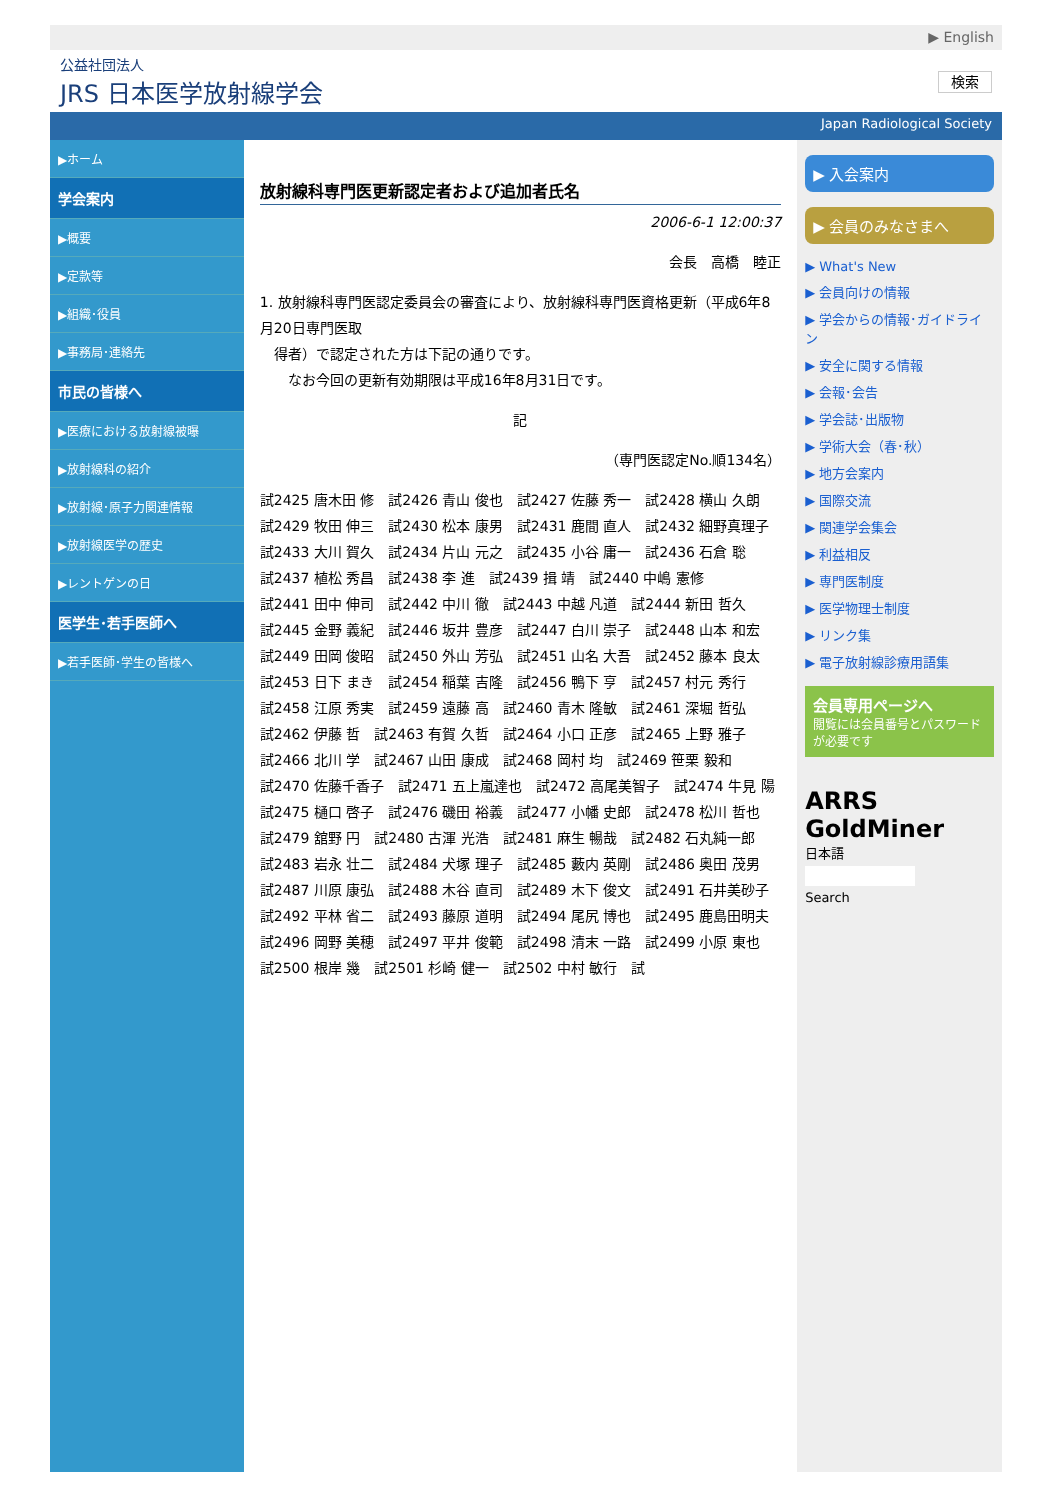▶ English
公益社団法人
JRS 日本医学放射線学会
検索
Japan Radiological Society
▶ホーム
学会案内
▶概要
▶定款等
▶組織･役員
▶事務局･連絡先
市民の皆様へ
▶医療における放射線被曝
▶放射線科の紹介
▶放射線･原子力関連情報
▶放射線医学の歴史
▶レントゲンの日
医学生･若手医師へ
▶若手医師･学生の皆様へ
放射線科専門医更新認定者および追加者氏名
2006-6-1 12:00:37
会長　高橋　睦正
1. 放射線科専門医認定委員会の審査により、放射線科専門医資格更新（平成6年8月20日専門医取
　得者）で認定された方は下記の通りです。
　　なお今回の更新有効期限は平成16年8月31日です。
記
（専門医認定No.順134名）
試2425 唐木田 修　試2426 青山 俊也　試2427 佐藤 秀一　試2428 横山 久朗
試2429 牧田 伸三　試2430 松本 康男　試2431 鹿間 直人　試2432 細野真理子
試2433 大川 賀久　試2434 片山 元之　試2435 小谷 庸一　試2436 石倉 聡
試2437 植松 秀昌　試2438 李 進　試2439 揖 靖　試2440 中嶋 憲修
試2441 田中 伸司　試2442 中川 徹　試2443 中越 凡道　試2444 新田 哲久
試2445 金野 義紀　試2446 坂井 豊彦　試2447 白川 崇子　試2448 山本 和宏
試2449 田岡 俊昭　試2450 外山 芳弘　試2451 山名 大吾　試2452 藤本 良太
試2453 日下 まき　試2454 稲葉 吉隆　試2456 鴨下 亨　試2457 村元 秀行
試2458 江原 秀実　試2459 遠藤 高　試2460 青木 隆敏　試2461 深堀 哲弘
試2462 伊藤 哲　試2463 有賀 久哲　試2464 小口 正彦　試2465 上野 雅子
試2466 北川 学　試2467 山田 康成　試2468 岡村 均　試2469 笹栗 毅和
試2470 佐藤千香子　試2471 五上嵐達也　試2472 高尾美智子　試2474 牛見 陽
試2475 樋口 啓子　試2476 磯田 裕義　試2477 小幡 史郎　試2478 松川 哲也
試2479 舘野 円　試2480 古渾 光浩　試2481 麻生 暢哉　試2482 石丸純一郎
試2483 岩永 壮二　試2484 犬塚 理子　試2485 藪内 英剛　試2486 奥田 茂男
試2487 川原 康弘　試2488 木谷 直司　試2489 木下 俊文　試2491 石井美砂子
試2492 平林 省二　試2493 藤原 道明　試2494 尾尻 博也　試2495 鹿島田明夫
試2496 岡野 美穂　試2497 平井 俊範　試2498 清末 一路　試2499 小原 東也
試2500 根岸 幾　試2501 杉崎 健一　試2502 中村 敏行　試
▶ 入会案内
▶ 会員のみなさまへ
▶ What's New
▶ 会員向けの情報
▶ 学会からの情報･ガイドライン
▶ 安全に関する情報
▶ 会報･会告
▶ 学会誌･出版物
▶ 学術大会（春･秋）
▶ 地方会案内
▶ 国際交流
▶ 関連学会集会
▶ 利益相反
▶ 専門医制度
▶ 医学物理士制度
▶ リンク集
▶ 電子放射線診療用語集
会員専用ページへ
閲覧には会員番号とパスワードが必要です
ARRS GoldMiner
日本語
Search